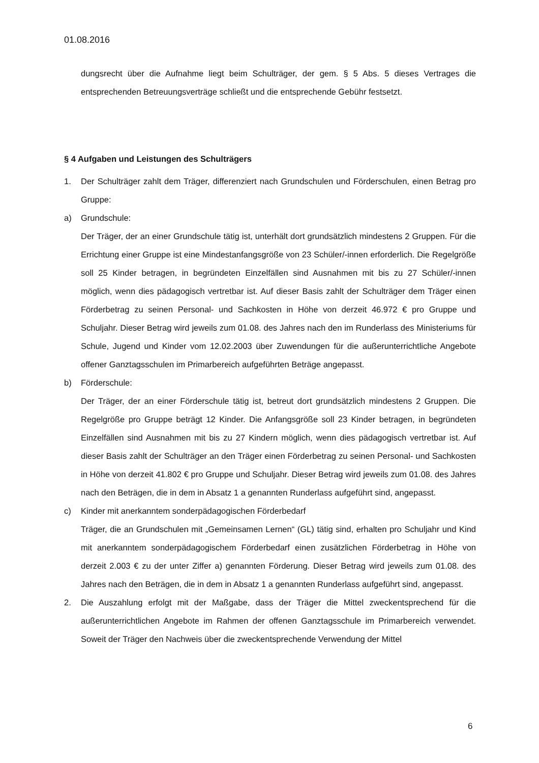01.08.2016
dungsrecht über die Aufnahme liegt beim Schulträger, der gem. § 5 Abs. 5 dieses Vertrages die entsprechenden Betreuungsverträge schließt und die entsprechende Gebühr festsetzt.
§ 4 Aufgaben und Leistungen des Schulträgers
1. Der Schulträger zahlt dem Träger, differenziert nach Grundschulen und Förderschulen, einen Betrag pro Gruppe:
a) Grundschule:
Der Träger, der an einer Grundschule tätig ist, unterhält dort grundsätzlich mindestens 2 Gruppen. Für die Errichtung einer Gruppe ist eine Mindestanfangsgröße von 23 Schüler/-innen erforderlich. Die Regelgröße soll 25 Kinder betragen, in begründeten Einzelfällen sind Ausnahmen mit bis zu 27 Schüler/-innen möglich, wenn dies pädagogisch vertretbar ist. Auf dieser Basis zahlt der Schulträger dem Träger einen Förderbetrag zu seinen Personal- und Sachkosten in Höhe von derzeit 46.972 € pro Gruppe und Schuljahr. Dieser Betrag wird jeweils zum 01.08. des Jahres nach den im Runderlass des Ministeriums für Schule, Jugend und Kinder vom 12.02.2003 über Zuwendungen für die außerunterrichtliche Angebote offener Ganztagsschulen im Primarbereich aufgeführten Beträge angepasst.
b) Förderschule:
Der Träger, der an einer Förderschule tätig ist, betreut dort grundsätzlich mindestens 2 Gruppen. Die Regelgröße pro Gruppe beträgt 12 Kinder. Die Anfangsgröße soll 23 Kinder betragen, in begründeten Einzelfällen sind Ausnahmen mit bis zu 27 Kindern möglich, wenn dies pädagogisch vertretbar ist. Auf dieser Basis zahlt der Schulträger an den Träger einen Förderbetrag zu seinen Personal- und Sachkosten in Höhe von derzeit 41.802 € pro Gruppe und Schuljahr. Dieser Betrag wird jeweils zum 01.08. des Jahres nach den Beträgen, die in dem in Absatz 1 a genannten Runderlass aufgeführt sind, angepasst.
c) Kinder mit anerkanntem sonderpädagogischen Förderbedarf
Träger, die an Grundschulen mit „Gemeinsamen Lernen“ (GL) tätig sind, erhalten pro Schuljahr und Kind mit anerkanntem sonderpädagogischem Förderbedarf einen zusätzlichen Förderbetrag in Höhe von derzeit 2.003 € zu der unter Ziffer a) genannten Förderung. Dieser Betrag wird jeweils zum 01.08. des Jahres nach den Beträgen, die in dem in Absatz 1 a genannten Runderlass aufgeführt sind, angepasst.
2. Die Auszahlung erfolgt mit der Maßgabe, dass der Träger die Mittel zweckentsprechend für die außerunterrichtlichen Angebote im Rahmen der offenen Ganztagsschule im Primarbereich verwendet. Soweit der Träger den Nachweis über die zweckentsprechende Verwendung der Mittel
6